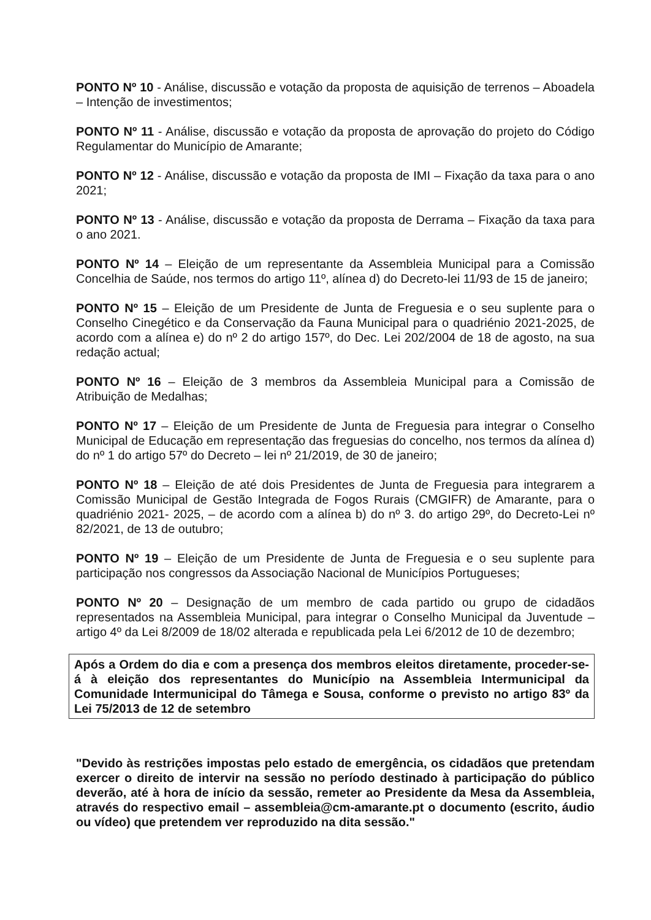PONTO Nº 10 - Análise, discussão e votação da proposta de aquisição de terrenos – Aboadela – Intenção de investimentos;
PONTO Nº 11 - Análise, discussão e votação da proposta de aprovação do projeto do Código Regulamentar do Município de Amarante;
PONTO Nº 12 - Análise, discussão e votação da proposta de IMI – Fixação da taxa para o ano 2021;
PONTO Nº 13 - Análise, discussão e votação da proposta de Derrama – Fixação da taxa para o ano 2021.
PONTO Nº 14 – Eleição de um representante da Assembleia Municipal para a Comissão Concelhia de Saúde, nos termos do artigo 11º, alínea d) do Decreto-lei 11/93 de 15 de janeiro;
PONTO Nº 15 – Eleição de um Presidente de Junta de Freguesia e o seu suplente para o Conselho Cinegético e da Conservação da Fauna Municipal para o quadriénio 2021-2025, de acordo com a alínea e) do nº 2 do artigo 157º, do Dec. Lei 202/2004 de 18 de agosto, na sua redação actual;
PONTO Nº 16 – Eleição de 3 membros da Assembleia Municipal para a Comissão de Atribuição de Medalhas;
PONTO Nº 17 – Eleição de um Presidente de Junta de Freguesia para integrar o Conselho Municipal de Educação em representação das freguesias do concelho, nos termos da alínea d) do nº 1 do artigo 57º do Decreto – lei nº 21/2019, de 30 de janeiro;
PONTO Nº 18 – Eleição de até dois Presidentes de Junta de Freguesia para integrarem a Comissão Municipal de Gestão Integrada de Fogos Rurais (CMGIFR) de Amarante, para o quadriénio 2021- 2025, – de acordo com a alínea b) do nº 3. do artigo 29º, do Decreto-Lei nº 82/2021, de 13 de outubro;
PONTO Nº 19 – Eleição de um Presidente de Junta de Freguesia e o seu suplente para participação nos congressos da Associação Nacional de Municípios Portugueses;
PONTO Nº 20 – Designação de um membro de cada partido ou grupo de cidadãos representados na Assembleia Municipal, para integrar o Conselho Municipal da Juventude – artigo 4º da Lei 8/2009 de 18/02 alterada e republicada pela Lei 6/2012 de 10 de dezembro;
Após a Ordem do dia e com a presença dos membros eleitos diretamente, proceder-se-á à eleição dos representantes do Município na Assembleia Intermunicipal da Comunidade Intermunicipal do Tâmega e Sousa, conforme o previsto no artigo 83º da Lei 75/2013 de 12 de setembro
"Devido às restrições impostas pelo estado de emergência, os cidadãos que pretendam exercer o direito de intervir na sessão no período destinado à participação do público deverão, até à hora de início da sessão, remeter ao Presidente da Mesa da Assembleia, através do respectivo email – assembleia@cm-amarante.pt o documento (escrito, áudio ou vídeo) que pretendem ver reproduzido na dita sessão."